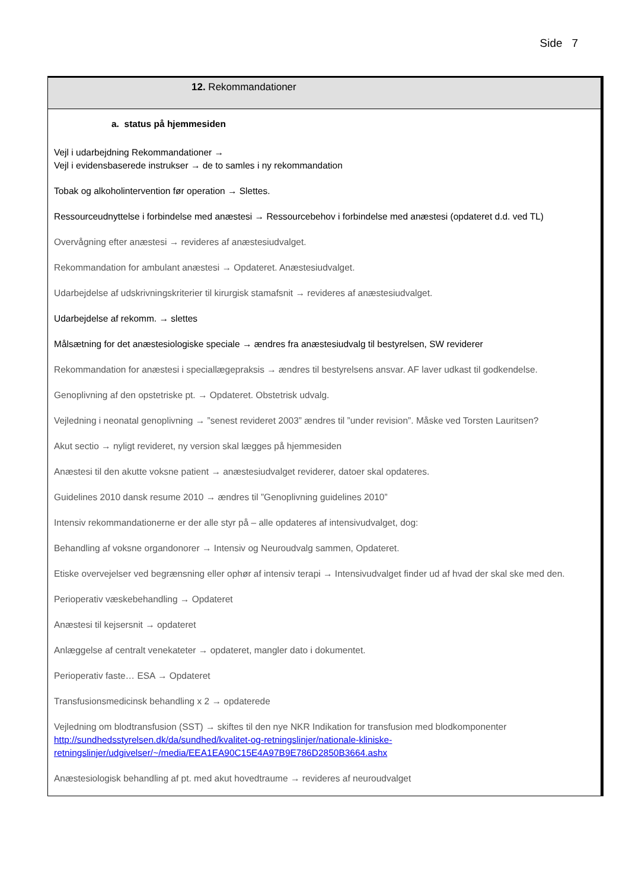Side 7
| 12. Rekommandationer |
| --- |
| a. status på hjemmesiden Vejl i udarbejdning Rekommandationer → Vejl i evidensbaserede instrukser → de to samles i ny rekommandation Tobak og alkoholintervention før operation → Slettes. Ressourceudnyttelse i forbindelse med anæstesi → Ressourcebehov i forbindelse med anæstesi (opdateret d.d. ved TL) Overvågning efter anæstesi → revideres af anæstesiudvalget. Rekommandation for ambulant anæstesi → Opdateret. Anæstesiudvalget. Udarbejdelse af udskrivningskriterier til kirurgisk stamafsnit → revideres af anæstesiudvalget. Udarbejdelse af rekomm. → slettes Målsætning for det anæstesiologiske speciale → ændres fra anæstesiudvalg til bestyrelsen, SW reviderer Rekommandation for anæstesi i speciallægepraksis → ændres til bestyrelsens ansvar. AF laver udkast til godkendelse. Genoplivning af den opstetriske pt. → Opdateret. Obstetrisk udvalg. Vejledning i neonatal genoplivning → ”senest revideret 2003” ændres til ”under revision”. Måske ved Torsten Lauritsen? Akut sectio → nyligt revideret, ny version skal lægges på hjemmesiden Anæstesi til den akutte voksne patient → anæstesiudvalget reviderer, datoer skal opdateres. Guidelines 2010 dansk resume 2010 → ændres til ”Genoplivning guidelines 2010” Intensiv rekommandationerne er der alle styr på – alle opdateres af intensivudvalget, dog: Behandling af voksne organdonorer → Intensiv og Neuroudvalg sammen, Opdateret. Etiske overvejelser ved begrænsning eller ophør af intensiv terapi → Intensivudvalget finder ud af hvad der skal ske med den. Perioperativ væskebehandling → Opdateret Anæstesi til kejsersnit → opdateret Anlæggelse af centralt venekateter → opdateret, mangler dato i dokumentet. Perioperativ faste… ESA → Opdateret Transfusionsmedicinsk behandling x 2 → opdaterede Vejledning om blodtransfusion (SST) → skiftes til den nye NKR Indikation for transfusion med blodkomponenter http://sundhedsstyrelsen.dk/da/sundhed/kvalitet-og-retningslinjer/nationale-kliniske- retningslinjer/udgivelser/~/media/EEA1EA90C15E4A97B9E786D2850B3664.ashx Anæstesiologisk behandling af pt. med akut hovedtraume → revideres af neuroudvalget |